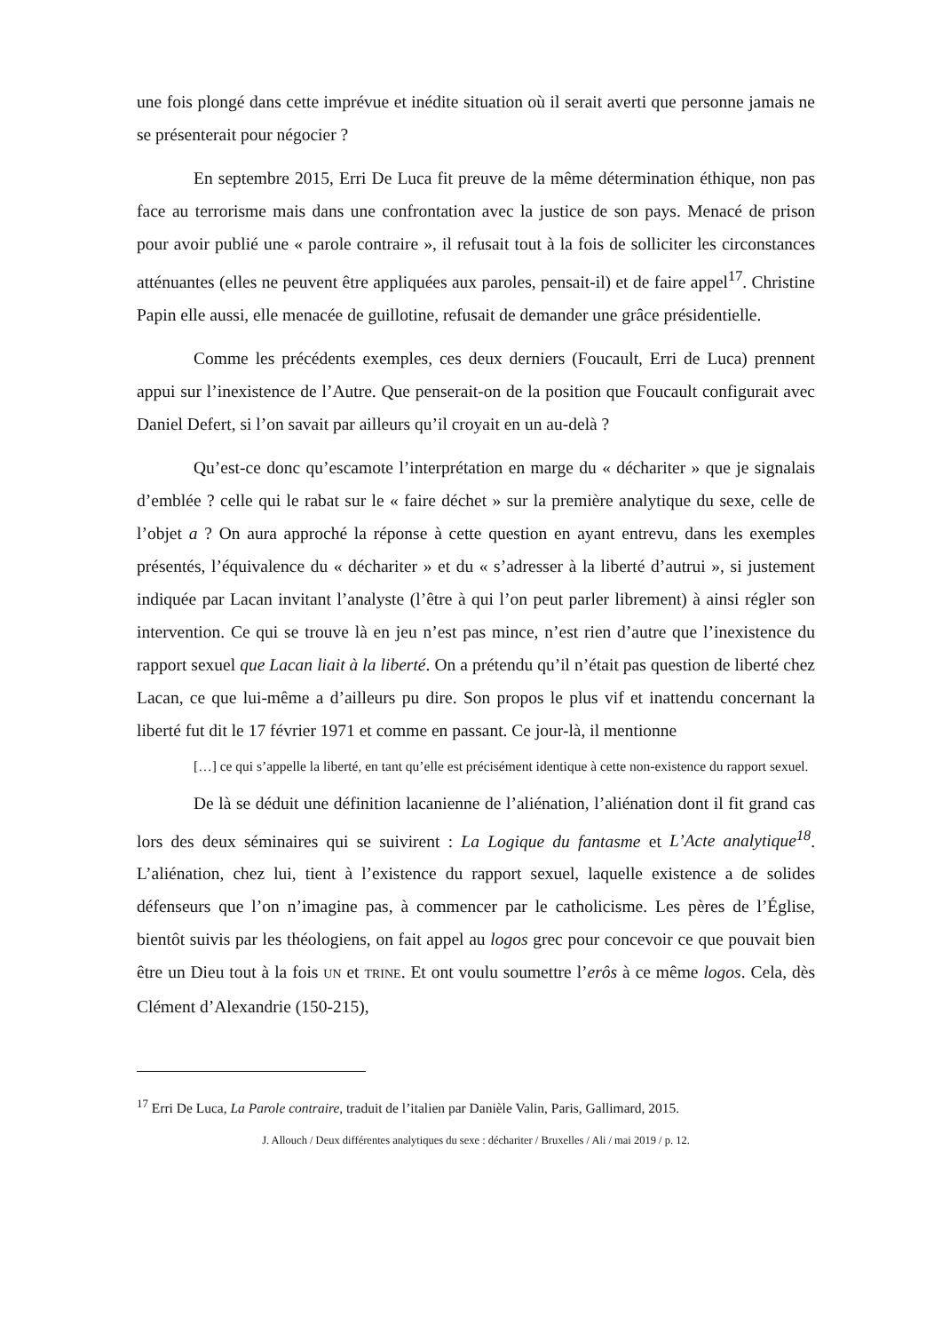une fois plongé dans cette imprévue et inédite situation où il serait averti que personne jamais ne se présenterait pour négocier ?
En septembre 2015, Erri De Luca fit preuve de la même détermination éthique, non pas face au terrorisme mais dans une confrontation avec la justice de son pays. Menacé de prison pour avoir publié une « parole contraire », il refusait tout à la fois de solliciter les circonstances atténuantes (elles ne peuvent être appliquées aux paroles, pensait-il) et de faire appel<sup>17</sup>. Christine Papin elle aussi, elle menacée de guillotine, refusait de demander une grâce présidentielle.
Comme les précédents exemples, ces deux derniers (Foucault, Erri de Luca) prennent appui sur l’inexistence de l’Autre. Que penserait-on de la position que Foucault configurait avec Daniel Defert, si l’on savait par ailleurs qu’il croyait en un au-delà ?
Qu’est-ce donc qu’escamote l’interprétation en marge du « déchariter » que je signalais d’emblée ? celle qui le rabat sur le « faire déchet » sur la première analytique du sexe, celle de l’objet a ? On aura approché la réponse à cette question en ayant entrevu, dans les exemples présentés, l’équivalence du « déchariter » et du « s’adresser à la liberté d’autrui », si justement indiquée par Lacan invitant l’analyste (l’être à qui l’on peut parler librement) à ainsi régler son intervention. Ce qui se trouve là en jeu n’est pas mince, n’est rien d’autre que l’inexistence du rapport sexuel que Lacan liait à la liberté. On a prétendu qu’il n’était pas question de liberté chez Lacan, ce que lui-même a d’ailleurs pu dire. Son propos le plus vif et inattendu concernant la liberté fut dit le 17 février 1971 et comme en passant. Ce jour-là, il mentionne
[…] ce qui s’appelle la liberté, en tant qu’elle est précisément identique à cette non-existence du rapport sexuel.
De là se déduit une définition lacanienne de l’aliénation, l’aliénation dont il fit grand cas lors des deux séminaires qui se suivirent : La Logique du fantasme et L’Acte analytique<sup>18</sup>. L’aliénation, chez lui, tient à l’existence du rapport sexuel, laquelle existence a de solides défenseurs que l’on n’imagine pas, à commencer par le catholicisme. Les pères de l’Église, bientôt suivis par les théologiens, on fait appel au logos grec pour concevoir ce que pouvait bien être un Dieu tout à la fois UN et TRINE. Et ont voulu soumettre l’erôs à ce même logos. Cela, dès Clément d’Alexandrie (150-215),
<sup>17</sup> Erri De Luca, La Parole contraire, traduit de l’italien par Danièle Valin, Paris, Gallimard, 2015.
J. Allouch / Deux différentes analytiques du sexe : déchariter / Bruxelles / Ali / mai 2019 / p. 12.